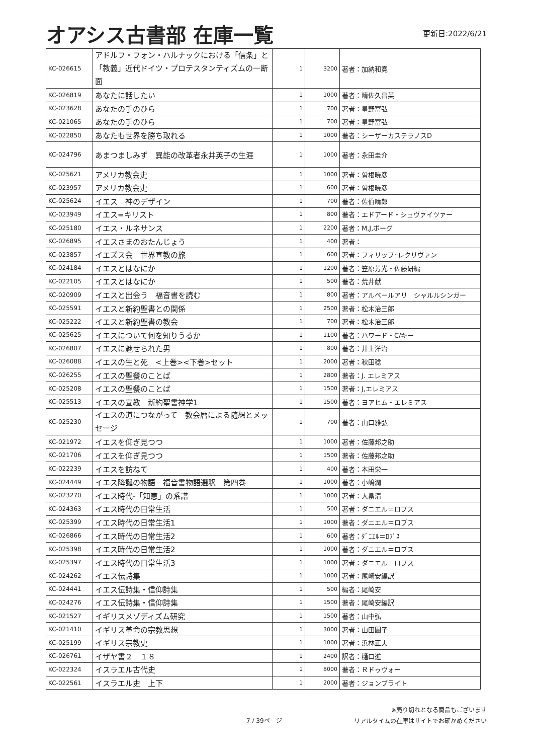オアシス古書部 在庫一覧
更新日:2022/6/21
| KC-026615 | アドルフ・フォン・ハルナックにおける「信条」と「教義」近代ドイツ・プロテスタンティズムの一断面 | 1 | 3200 | 著者：加納和寛 |
| KC-026819 | あなたに話したい | 1 | 1000 | 著者：晴佐久昌英 |
| KC-023628 | あなたの手のひら | 1 | 700 | 著者：星野富弘 |
| KC-021065 | あなたの手のひら | 1 | 700 | 著者：星野富弘 |
| KC-022850 | あなたも世界を勝ち取れる | 1 | 1000 | 著者：シーザーカステラノスD |
| KC-024796 | あまつましみず 異能の改革者永井英子の生涯 | 1 | 1000 | 著者：永田圭介 |
| KC-025621 | アメリカ教会史 | 1 | 1000 | 著者：曽根暁彦 |
| KC-023957 | アメリカ教会史 | 1 | 600 | 著者：曽根暁彦 |
| KC-025624 | イエス 神のデザイン | 1 | 700 | 著者：佐伯晴郎 |
| KC-023949 | イエス=キリスト | 1 | 800 | 著者：エドアード・シュヴァイツァー |
| KC-025180 | イエス・ルネサンス | 1 | 2200 | 著者：M,J,ボーグ |
| KC-026895 | イエスさまのおたんじょう | 1 | 400 | 著者： |
| KC-023857 | イエズス会 世界宣教の旅 | 1 | 600 | 著者：フィリップ･レクリヴァン |
| KC-024184 | イエスとはなにか | 1 | 1200 | 著者：笠原芳光・佐藤研編 |
| KC-022105 | イエスとはなにか | 1 | 500 | 著者：荒井献 |
| KC-020909 | イエスと出会う 福音書を読む | 1 | 800 | 著者：アルベールアリ シャルルシンガー |
| KC-025591 | イエスと新約聖書との関係 | 1 | 2500 | 著者：松木治三郎 |
| KC-025222 | イエスと新約聖書の教会 | 1 | 700 | 著者：松木治三郎 |
| KC-025625 | イエスについて何を知りうるか | 1 | 1100 | 著者：ハワード・C/キー |
| KC-026807 | イエスに魅せられた男 | 1 | 800 | 著者：井上洋治 |
| KC-026088 | イエスの生と死 <上巻><下巻>セット | 1 | 2000 | 著者：秋田稔 |
| KC-026255 | イエスの聖餐のことば | 1 | 2800 | 著者：J. エレミアス |
| KC-025208 | イエスの聖餐のことば | 1 | 1500 | 著者：J,エレミアス |
| KC-025513 | イエスの宣教 新約聖書神学1 | 1 | 1500 | 著者：ヨアヒム・エレミアス |
| KC-025230 | イエスの道につながって 教会暦による随想とメッセージ | 1 | 700 | 著者：山口雅弘 |
| KC-021972 | イエスを仰ぎ見つつ | 1 | 1000 | 著者：佐藤邦之助 |
| KC-021706 | イエスを仰ぎ見つつ | 1 | 1500 | 著者：佐藤邦之助 |
| KC-022239 | イエスを訪ねて | 1 | 400 | 著者：本田栄一 |
| KC-024449 | イエス降誕の物語 福音書物語選釈 第四巻 | 1 | 1000 | 著者：小嶋潤 |
| KC-023270 | イエス時代-「知恵」の系譜 | 1 | 1000 | 著者：大畠清 |
| KC-024363 | イエス時代の日常生活 | 1 | 500 | 著者：ダニエル＝ロプス |
| KC-025399 | イエス時代の日常生活1 | 1 | 1000 | 著者：ダニエル＝ロプス |
| KC-026866 | イエス時代の日常生活2 | 1 | 600 | 著者：ﾀﾞﾆｴﾙ＝ﾛﾌﾟｽ |
| KC-025398 | イエス時代の日常生活2 | 1 | 1000 | 著者：ダニエル＝ロプス |
| KC-025397 | イエス時代の日常生活3 | 1 | 1000 | 著者：ダニエル＝ロプス |
| KC-024262 | イエス伝詩集 | 1 | 1000 | 著者：尾崎安編訳 |
| KC-024441 | イエス伝詩集・信仰詩集 | 1 | 500 | 編者：尾崎安 |
| KC-024276 | イエス伝詩集・信仰詩集 | 1 | 1500 | 著者：尾崎安編訳 |
| KC-021527 | イギリスメゾディズム研究 | 1 | 1500 | 著者：山中弘 |
| KC-021410 | イギリス革命の宗教思想 | 1 | 3000 | 著者：山田園子 |
| KC-025199 | イギリス宗教史 | 1 | 1000 | 著者：浜林正夫 |
| KC-026761 | イザヤ書２ １８ | 1 | 2400 | 訳者：樋口進 |
| KC-022324 | イスラエル古代史 | 1 | 8000 | 著者：Ｒドゥヴォー |
| KC-022561 | イスラエル史 上下 | 1 | 2000 | 著者：ジョンブライト |
7 / 39ページ
※売り切れとなる商品もございます
リアルタイムの在庫はサイトでお確かめください